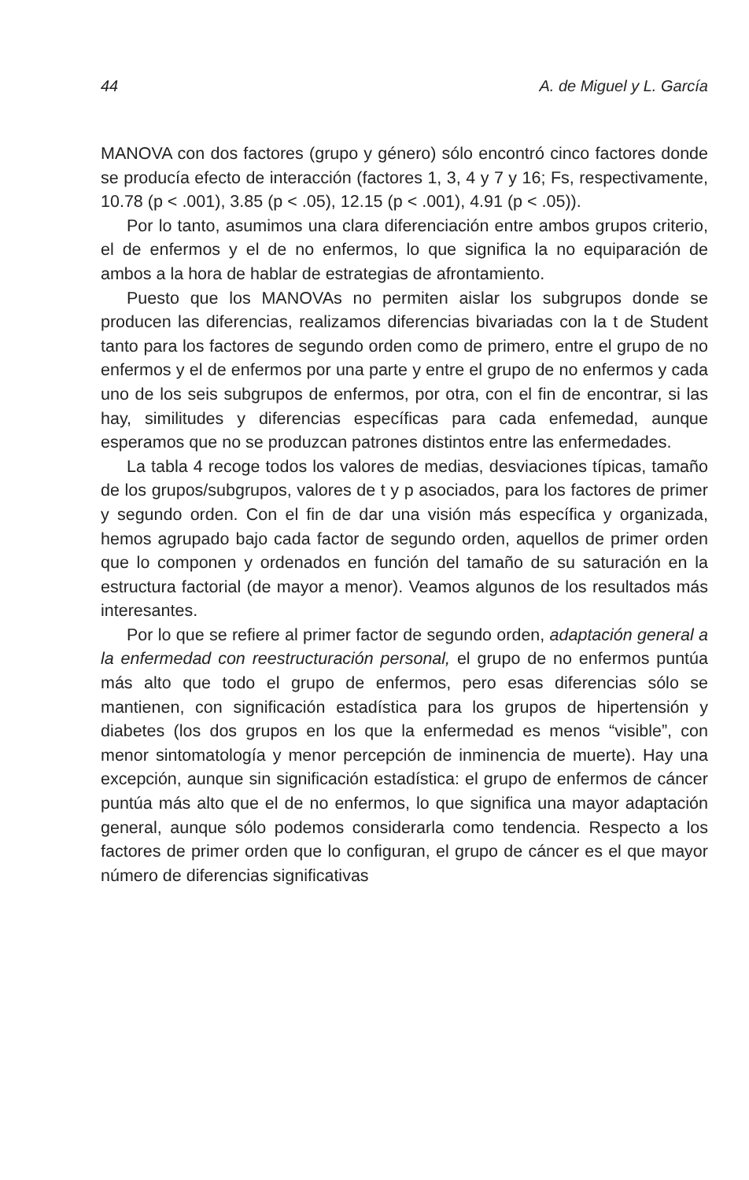44 A. de Miguel y L. García
MANOVA con dos factores (grupo y género) sólo encontró cinco factores donde se producía efecto de interacción (factores 1, 3, 4 y 7 y 16; Fs, respectivamente, 10.78 (p < .001), 3.85 (p < .05), 12.15 (p < .001), 4.91 (p < .05)).
Por lo tanto, asumimos una clara diferenciación entre ambos grupos criterio, el de enfermos y el de no enfermos, lo que significa la no equiparación de ambos a la hora de hablar de estrategias de afrontamiento.
Puesto que los MANOVAs no permiten aislar los subgrupos donde se producen las diferencias, realizamos diferencias bivariadas con la t de Student tanto para los factores de segundo orden como de primero, entre el grupo de no enfermos y el de enfermos por una parte y entre el grupo de no enfermos y cada uno de los seis subgrupos de enfermos, por otra, con el fin de encontrar, si las hay, similitudes y diferencias específicas para cada enfemedad, aunque esperamos que no se produzcan patrones distintos entre las enfermedades.
La tabla 4 recoge todos los valores de medias, desviaciones típicas, tamaño de los grupos/subgrupos, valores de t y p asociados, para los factores de primer y segundo orden. Con el fin de dar una visión más específica y organizada, hemos agrupado bajo cada factor de segundo orden, aquellos de primer orden que lo componen y ordenados en función del tamaño de su saturación en la estructura factorial (de mayor a menor). Veamos algunos de los resultados más interesantes.
Por lo que se refiere al primer factor de segundo orden, adaptación general a la enfermedad con reestructuración personal, el grupo de no enfermos puntúa más alto que todo el grupo de enfermos, pero esas diferencias sólo se mantienen, con significación estadística para los grupos de hipertensión y diabetes (los dos grupos en los que la enfermedad es menos “visible”, con menor sintomatología y menor percepción de inminencia de muerte). Hay una excepción, aunque sin significación estadística: el grupo de enfermos de cáncer puntúa más alto que el de no enfermos, lo que significa una mayor adaptación general, aunque sólo podemos considerarla como tendencia. Respecto a los factores de primer orden que lo configuran, el grupo de cáncer es el que mayor número de diferencias significativas